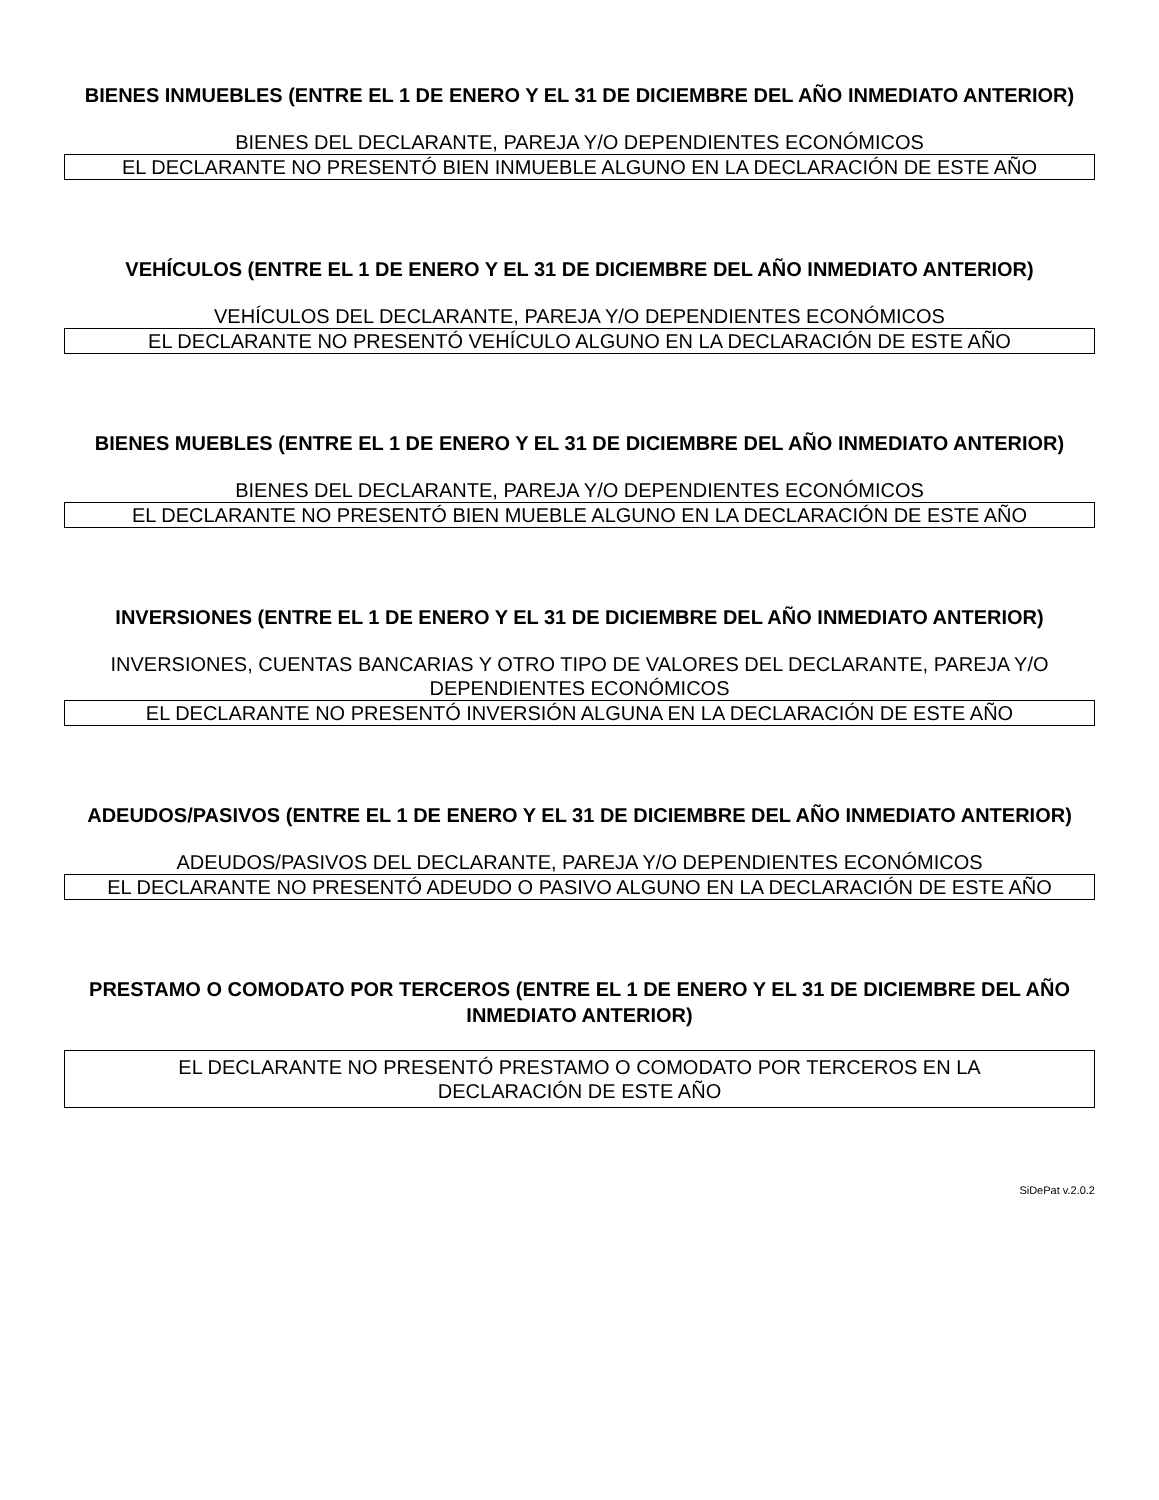BIENES INMUEBLES (ENTRE EL 1 DE ENERO Y EL 31 DE DICIEMBRE DEL AÑO INMEDIATO ANTERIOR)
BIENES DEL DECLARANTE, PAREJA Y/O DEPENDIENTES ECONÓMICOS
EL DECLARANTE NO PRESENTÓ BIEN INMUEBLE ALGUNO EN LA DECLARACIÓN DE ESTE AÑO
VEHÍCULOS (ENTRE EL 1 DE ENERO Y EL 31 DE DICIEMBRE DEL AÑO INMEDIATO ANTERIOR)
VEHÍCULOS DEL DECLARANTE, PAREJA Y/O DEPENDIENTES ECONÓMICOS
EL DECLARANTE NO PRESENTÓ VEHÍCULO ALGUNO EN LA DECLARACIÓN DE ESTE AÑO
BIENES MUEBLES (ENTRE EL 1 DE ENERO Y EL 31 DE DICIEMBRE DEL AÑO INMEDIATO ANTERIOR)
BIENES DEL DECLARANTE, PAREJA Y/O DEPENDIENTES ECONÓMICOS
EL DECLARANTE NO PRESENTÓ BIEN MUEBLE ALGUNO EN LA DECLARACIÓN DE ESTE AÑO
INVERSIONES (ENTRE EL 1 DE ENERO Y EL 31 DE DICIEMBRE DEL AÑO INMEDIATO ANTERIOR)
INVERSIONES, CUENTAS BANCARIAS Y OTRO TIPO DE VALORES DEL DECLARANTE, PAREJA Y/O DEPENDIENTES ECONÓMICOS
EL DECLARANTE NO PRESENTÓ INVERSIÓN ALGUNA EN LA DECLARACIÓN DE ESTE AÑO
ADEUDOS/PASIVOS (ENTRE EL 1 DE ENERO Y EL 31 DE DICIEMBRE DEL AÑO INMEDIATO ANTERIOR)
ADEUDOS/PASIVOS DEL DECLARANTE, PAREJA Y/O DEPENDIENTES ECONÓMICOS
EL DECLARANTE NO PRESENTÓ ADEUDO O PASIVO ALGUNO EN LA DECLARACIÓN DE ESTE AÑO
PRESTAMO O COMODATO POR TERCEROS (ENTRE EL 1 DE ENERO Y EL 31 DE DICIEMBRE DEL AÑO INMEDIATO ANTERIOR)
EL DECLARANTE NO PRESENTÓ PRESTAMO O COMODATO POR TERCEROS EN LA DECLARACIÓN DE ESTE AÑO
SiDePat v.2.0.2